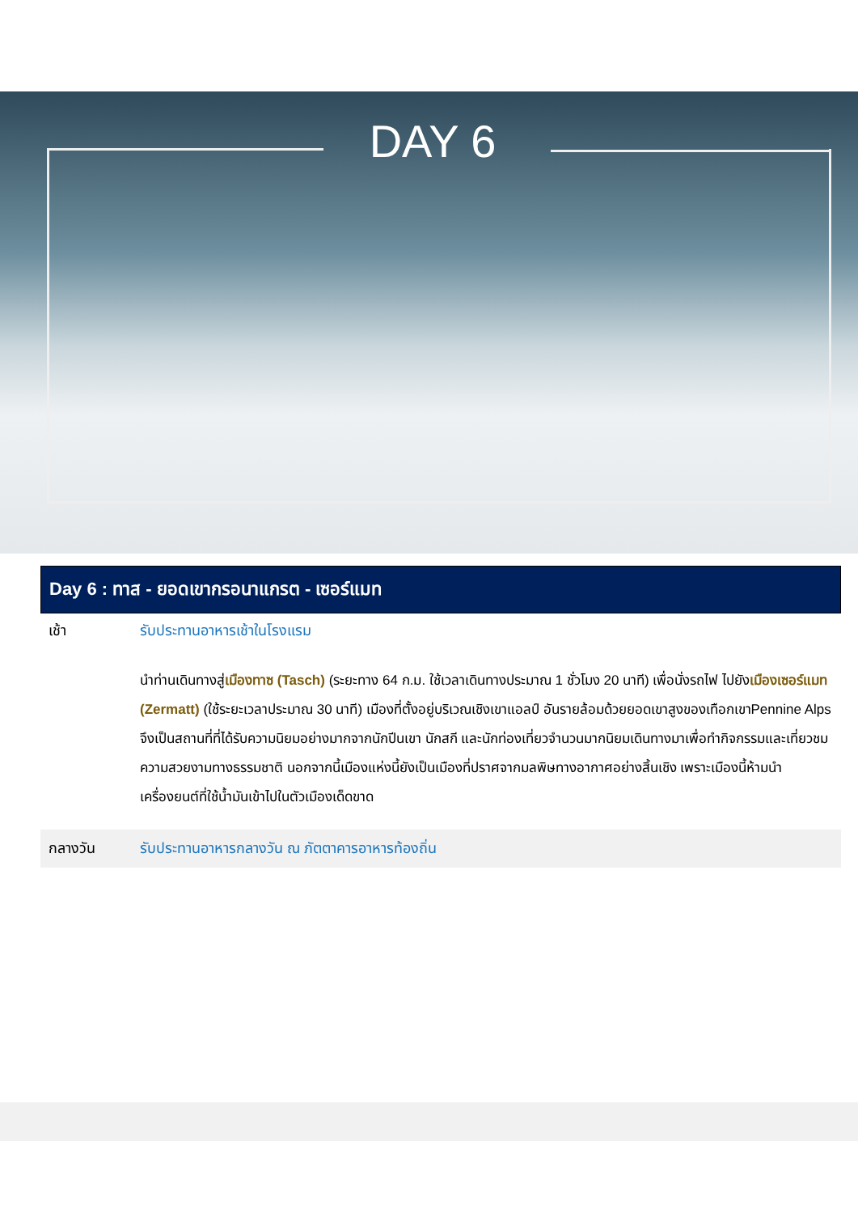DAY 6
Day 6 : ทาส - ยอดเขากรอนาแกรต - เซอร์แมท
เช้า รับประทานอาหารเช้าในโรงแรม
นำท่านเดินทางสู่เมืองทาซ (Tasch) (ระยะทาง 64 ก.ม. ใช้เวลาเดินทางประมาณ 1 ชั่วโมง 20 นาที) เพื่อนั่งรถไฟ ไปยังเมืองเซอร์แมท (Zermatt) (ใช้ระยะเวลาประมาณ 30 นาที) เมืองที่ตั้งอยู่บริเวณเชิงเขาแอลป์ อันรายล้อมด้วยยอดเขาสูงของเทือกเขาPennine Alps จึงเป็นสถานที่ที่ได้รับความนิยมอย่างมากจากนักปีนเขา นักสกี และนักท่องเที่ยวจำนวนมากนิยมเดินทางมาเพื่อทำกิจกรรมและเที่ยวชมความสวยงามทางธรรมชาติ นอกจากนี้เมืองแห่งนี้ยังเป็นเมืองที่ปราศจากมลพิษทางอากาศอย่างสิ้นเชิง เพราะเมืองนี้ห้ามนำเครื่องยนต์ที่ใช้น้ำมันเข้าไปในตัวเมืองเด็ดขาด
กลางวัน รับประทานอาหารกลางวัน ณ ภัตตาคารอาหารท้องถิ่น